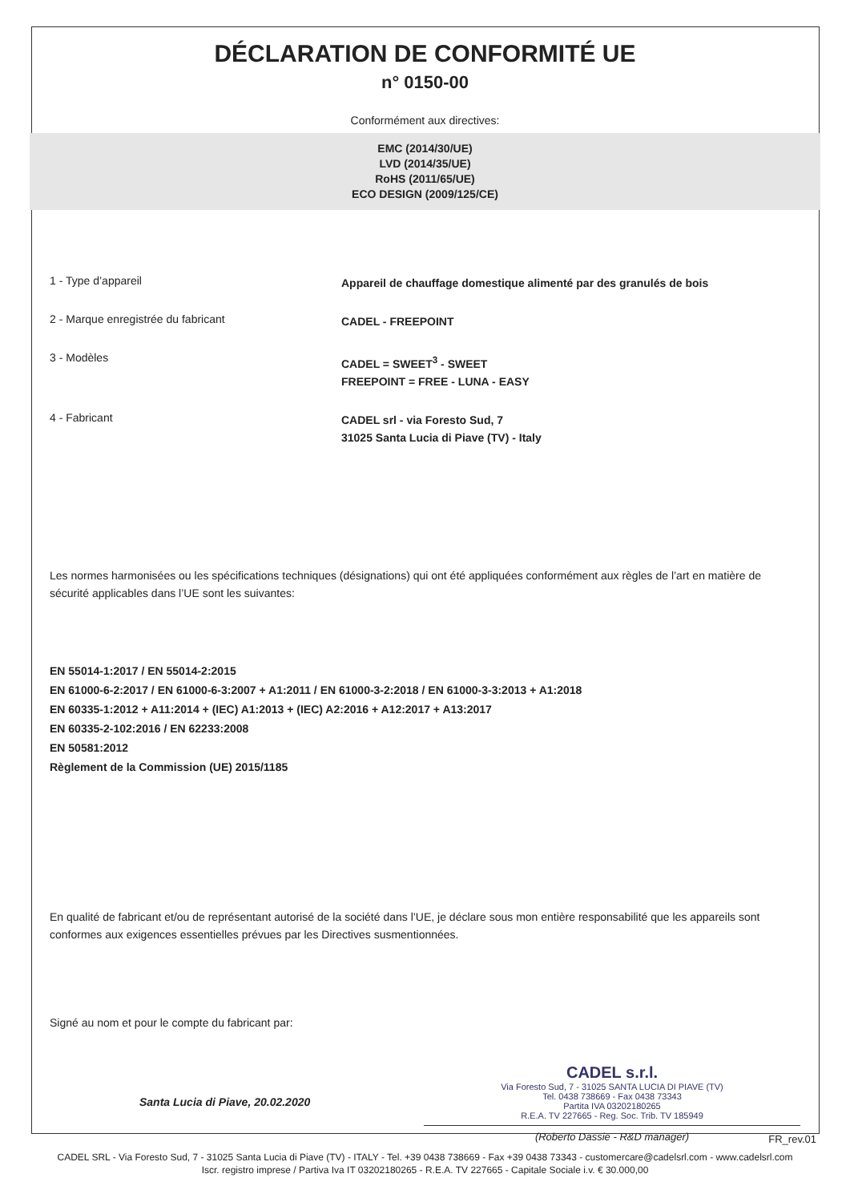DÉCLARATION DE CONFORMITÉ UE
n° 0150-00
Conformément aux directives:
EMC (2014/30/UE)
LVD (2014/35/UE)
RoHS (2011/65/UE)
ECO DESIGN (2009/125/CE)
1 - Type d’appareil
Appareil de chauffage domestique alimenté par des granulés de bois
2 - Marque enregistrée du fabricant
CADEL - FREEPOINT
3 - Modèles
CADEL = SWEET<sup>3</sup> - SWEET
FREEPOINT = FREE - LUNA - EASY
4 - Fabricant
CADEL srl - via Foresto Sud, 7
31025 Santa Lucia di Piave (TV) - Italy
Les normes harmonisées ou les spécifications techniques (désignations) qui ont été appliquées conformément aux règles de l’art en matière de sécurité applicables dans l’UE sont les suivantes:
EN 55014-1:2017 / EN 55014-2:2015
EN 61000-6-2:2017 / EN 61000-6-3:2007 + A1:2011 / EN 61000-3-2:2018 / EN 61000-3-3:2013 + A1:2018
EN 60335-1:2012 + A11:2014 + (IEC) A1:2013 + (IEC) A2:2016 + A12:2017 + A13:2017
EN 60335-2-102:2016 / EN 62233:2008
EN 50581:2012
Règlement de la Commission (UE) 2015/1185
En qualité de fabricant et/ou de représentant autorisé de la société dans l’UE, je déclare sous mon entière responsabilité que les appareils sont conformes aux exigences essentielles prévues par les Directives susmentionnées.
Signé au nom et pour le compte du fabricant par:
Santa Lucia di Piave, 20.02.2020
CADEL s.r.l.
Via Foresto Sud, 7 - 31025 SANTA LUCIA DI PIAVE (TV)
Tel. 0438 738669 - Fax 0438 73343
Partita IVA 03202180265
R.E.A. TV 227665 - Reg. Soc. Trib. TV 185949
(Roberto Dassie - R&D manager)
FR_rev.01
CADEL SRL - Via Foresto Sud, 7 - 31025 Santa Lucia di Piave (TV) - ITALY - Tel. +39 0438 738669 - Fax +39 0438 73343 - customercare@cadelsrl.com - www.cadelsrl.com
Iscr. registro imprese / Partiva Iva IT 03202180265 - R.E.A. TV 227665 - Capitale Sociale i.v. € 30.000,00